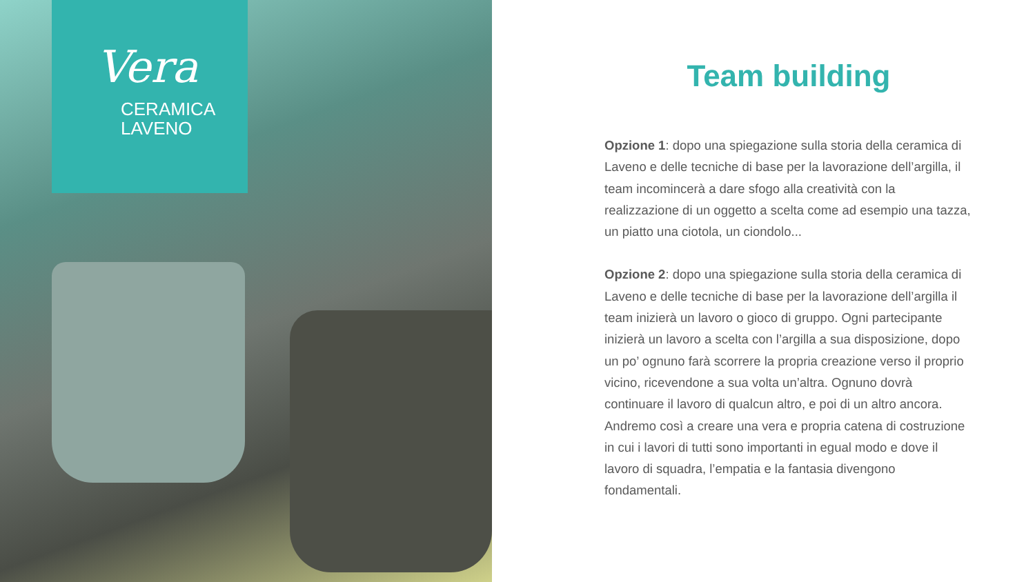Vera
CERAMICA
LAVENO
Team building
Opzione 1: dopo una spiegazione sulla storia della ceramica di Laveno e delle tecniche di base per la lavorazione dell’argilla, il team incomincerà a dare sfogo alla creatività con la realizzazione di un oggetto a scelta come ad esempio una tazza, un piatto una ciotola, un ciondolo...
Opzione 2: dopo una spiegazione sulla storia della ceramica di Laveno e delle tecniche di base per la lavorazione dell’argilla il team inizierà un lavoro o gioco di gruppo. Ogni partecipante inizierà un lavoro a scelta con l’argilla a sua disposizione, dopo un po’ ognuno farà scorrere la propria creazione verso il proprio vicino, ricevendone a sua volta un’altra. Ognuno dovrà continuare il lavoro di qualcun altro, e poi di un altro ancora. Andremo così a creare una vera e propria catena di costruzione in cui i lavori di tutti sono importanti in egual modo e dove il lavoro di squadra, l’empatia e la fantasia divengono fondamentali.